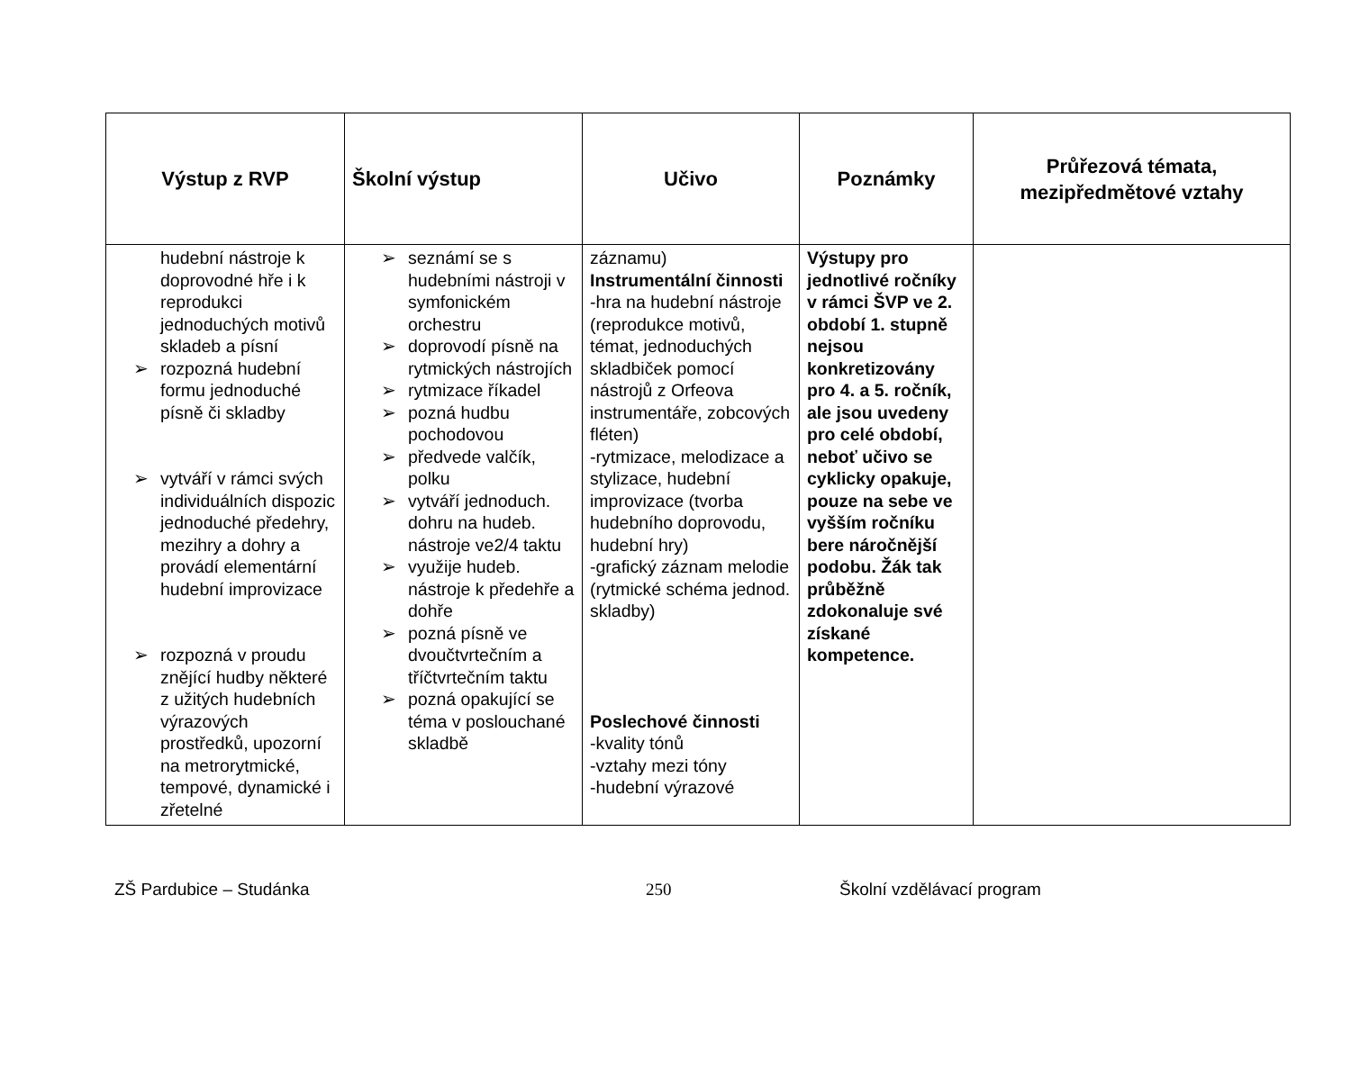| Výstup z RVP | Školní výstup | Učivo | Poznámky | Průřezová témata, mezipředmětové vztahy |
| --- | --- | --- | --- | --- |
| hudební nástroje k doprovodné hře i k reprodukci jednoduchých motivů skladeb a písní ➢ rozpozná hudební formu jednoduché písně či skladby ➢ vytváří v rámci svých individuálních dispozic jednoduché předehry, mezihry a dohry a provádí elementární hudební improvizace ➢ rozpozná v proudu znějící hudby některé z užitých hudebních výrazových prostředků, upozorní na metrorytmické, tempové, dynamické i zřetelné | ➢ seznámí se s hudebními nástroji v symfonickém orchestru ➢ doprovodí písně na rytmických nástrojích ➢ rytmizace říkadel ➢ pozná hudbu pochodovou ➢ předvede valčík, polku ➢ vytváří jednoduch. dohru na hudeb. nástroje ve2/4 taktu ➢ využije hudeb. nástroje k předehře a dohře ➢ pozná písně ve dvoučtvrtečním a tříčtvrtečním taktu ➢ pozná opakující se téma v poslouchané skladbě | záznamu) Instrumentální činnosti -hra na hudební nástroje (reprodukce motivů, témat, jednoduchých skladbiček pomocí nástrojů z Orfeova instrumentáře, zobcových fléten) -rytmizace, melodizace a stylizace, hudební improvizace (tvorba hudebního doprovodu, hudební hry) -grafický záznam melodie (rytmické schéma jednod. skladby) Poslechové činnosti -kvality tónů -vztahy mezi tóny -hudební výrazové | Výstupy pro jednotlivé ročníky v rámci ŠVP ve 2. období 1. stupně nejsou konkretizovány pro 4. a 5. ročník, ale jsou uvedeny pro celé období, neboť učivo se cyklicky opakuje, pouze na sebe ve vyšším ročníku bere náročnější podobu. Žák tak průběžně zdokonaluje své získané kompetence. | |
ZŠ Pardubice – Studánka 250 Školní vzdělávací program